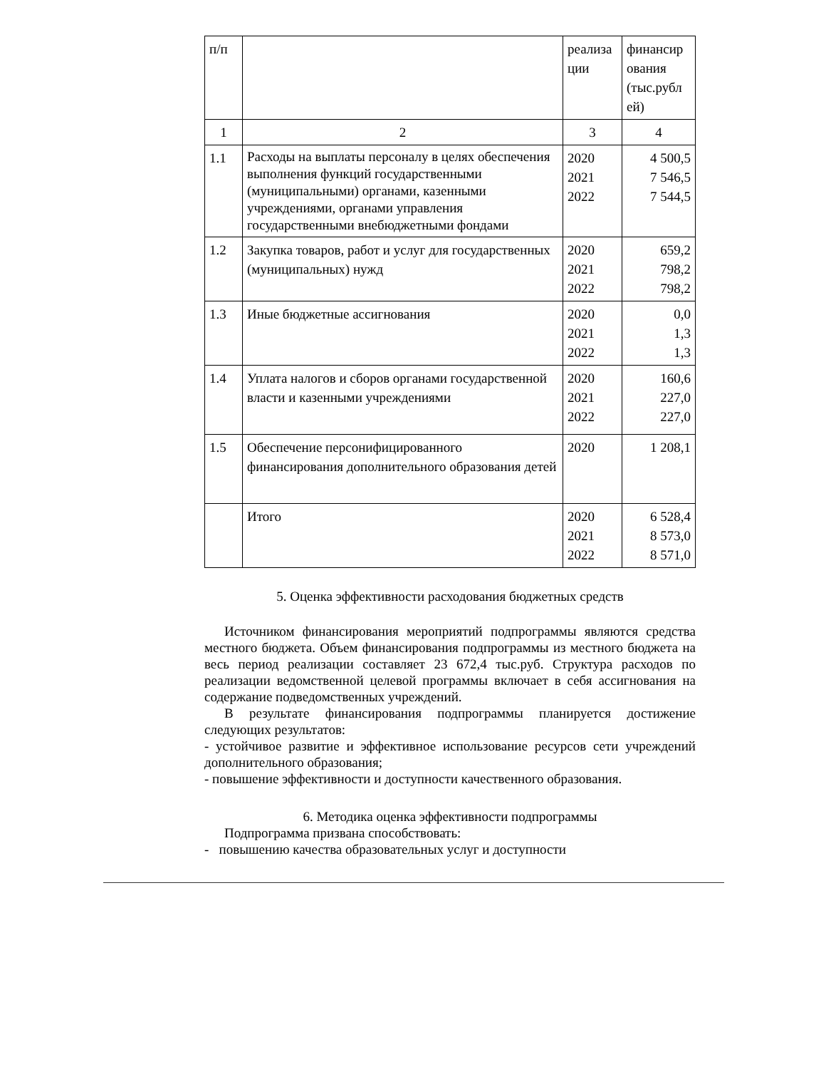| п/п | | реализа ции | финансир ования (тыс.рубл ей) |
| 1 | 2 | 3 | 4 |
| 1.1 | Расходы на выплаты персоналу в целях обеспечения выполнения функций государственными (муниципальными) органами, казенными учреждениями, органами управления государственными внебюджетными фондами | 2020 2021 2022 | 4 500,5 7 546,5 7 544,5 |
| 1.2 | Закупка товаров, работ и услуг для государственных (муниципальных) нужд | 2020 2021 2022 | 659,2 798,2 798,2 |
| 1.3 | Иные бюджетные ассигнования | 2020 2021 2022 | 0,0 1,3 1,3 |
| 1.4 | Уплата налогов и сборов органами государственной власти и казенными учреждениями | 2020 2021 2022 | 160,6 227,0 227,0 |
| 1.5 | Обеспечение персонифицированного финансирования дополнительного образования детей | 2020 | 1 208,1 |
| | Итого | 2020 2021 2022 | 6 528,4 8 573,0 8 571,0 |
5. Оценка эффективности расходования бюджетных средств
Источником финансирования мероприятий подпрограммы являются средства местного бюджета. Объем финансирования подпрограммы из местного бюджета на весь период реализации составляет 23 672,4 тыс.руб. Структура расходов по реализации ведомственной целевой программы включает в себя ассигнования на содержание подведомственных учреждений.
В результате финансирования подпрограммы планируется достижение следующих результатов:
- устойчивое развитие и эффективное использование ресурсов сети учреждений дополнительного образования;
- повышение эффективности и доступности качественного образования.
6. Методика оценка эффективности подпрограммы
Подпрограмма призвана способствовать:
- повышению качества образовательных услуг и доступности